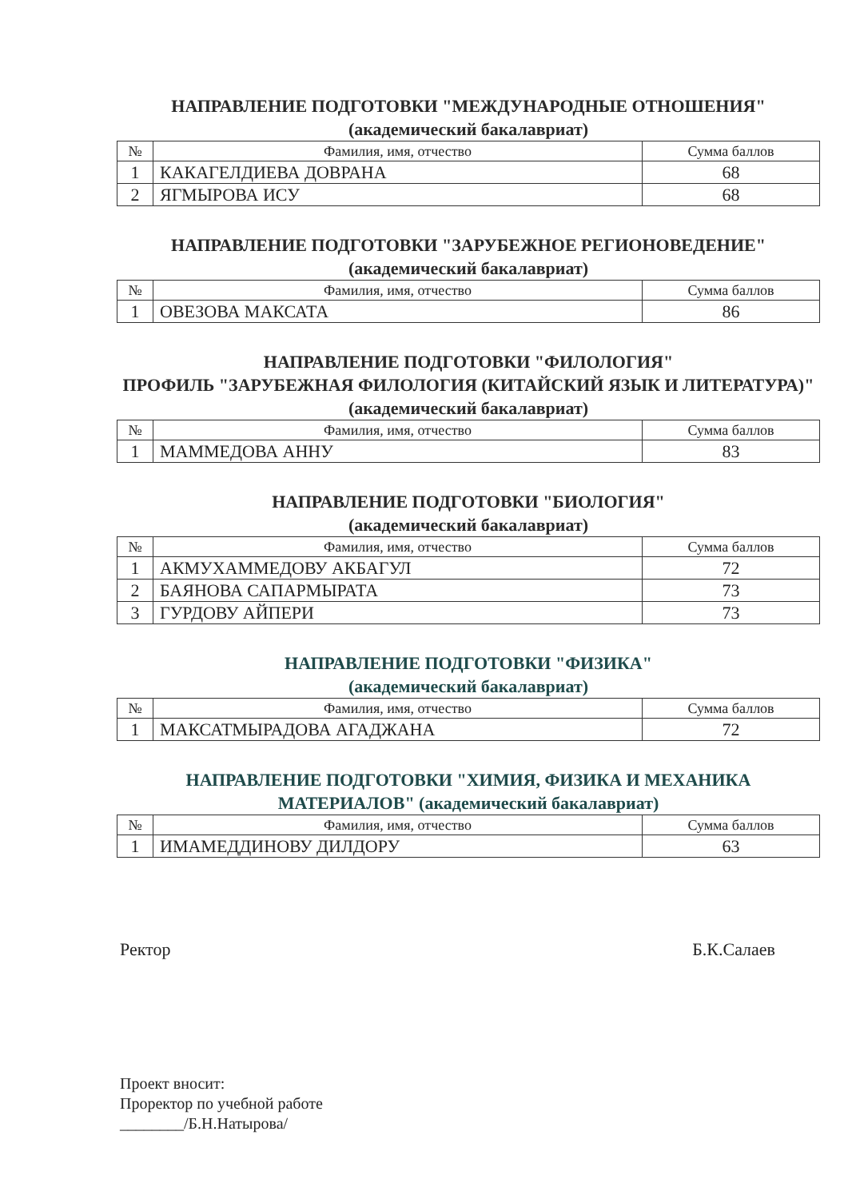НАПРАВЛЕНИЕ ПОДГОТОВКИ "МЕЖДУНАРОДНЫЕ ОТНОШЕНИЯ"
(академический бакалавриат)
| № | Фамилия, имя, отчество | Сумма баллов |
| --- | --- | --- |
| 1 | КАКАГЕЛДИЕВА ДОВРАНА | 68 |
| 2 | ЯГМЫРОВА ИСУ | 68 |
НАПРАВЛЕНИЕ ПОДГОТОВКИ "ЗАРУБЕЖНОЕ РЕГИОНОВЕДЕНИЕ"
(академический бакалавриат)
| № | Фамилия, имя, отчество | Сумма баллов |
| --- | --- | --- |
| 1 | ОВЕЗОВА МАКСАТА | 86 |
НАПРАВЛЕНИЕ ПОДГОТОВКИ "ФИЛОЛОГИЯ"
ПРОФИЛЬ "ЗАРУБЕЖНАЯ ФИЛОЛОГИЯ (КИТАЙСКИЙ ЯЗЫК И ЛИТЕРАТУРА)" (академический бакалавриат)
| № | Фамилия, имя, отчество | Сумма баллов |
| --- | --- | --- |
| 1 | МАММЕДОВА АННУ | 83 |
НАПРАВЛЕНИЕ ПОДГОТОВКИ "БИОЛОГИЯ"
(академический бакалавриат)
| № | Фамилия, имя, отчество | Сумма баллов |
| --- | --- | --- |
| 1 | АКМУХАММЕДОВУ АКБАГУЛ | 72 |
| 2 | БАЯНОВА САПАРМЫРАТА | 73 |
| 3 | ГУРДОВУ АЙПЕРИ | 73 |
НАПРАВЛЕНИЕ ПОДГОТОВКИ "ФИЗИКА"
(академический бакалавриат)
| № | Фамилия, имя, отчество | Сумма баллов |
| --- | --- | --- |
| 1 | МАКСАТМЫРАДОВА АГАДЖАНА | 72 |
НАПРАВЛЕНИЕ ПОДГОТОВКИ "ХИМИЯ, ФИЗИКА И МЕХАНИКА МАТЕРИАЛОВ" (академический бакалавриат)
| № | Фамилия, имя, отчество | Сумма баллов |
| --- | --- | --- |
| 1 | ИМАМЕДДИНОВУ ДИЛДОРУ | 63 |
Ректор Б.К.Салаев
Проект вносит:
Проректор по учебной работе
________/Б.Н.Натырова/